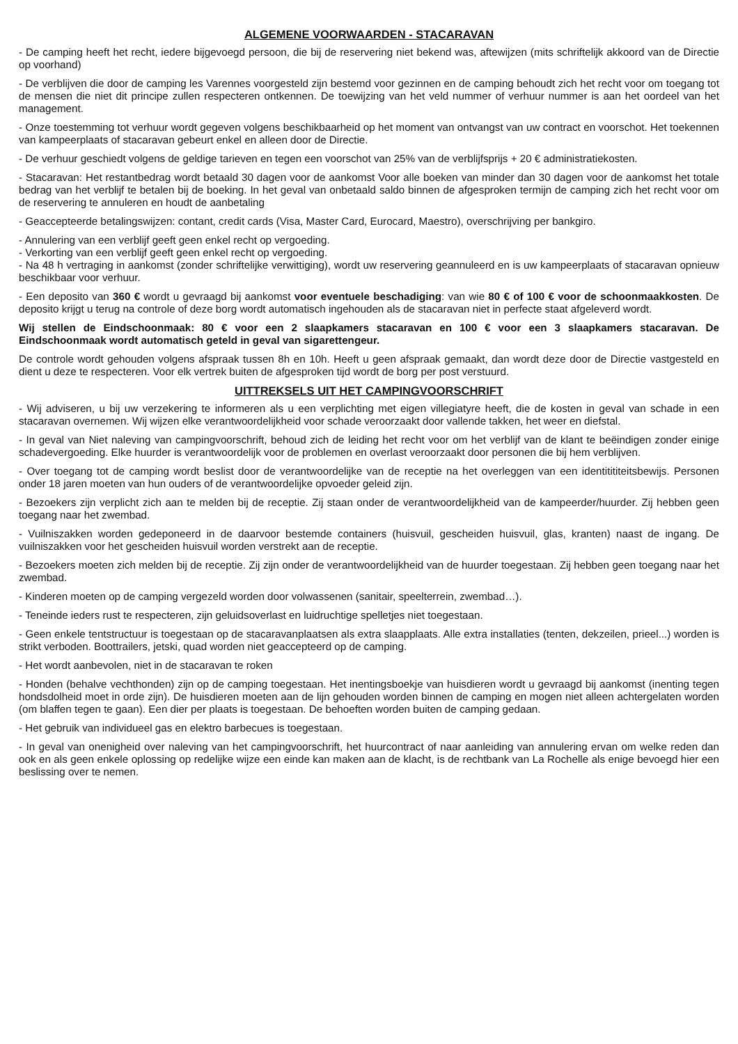ALGEMENE VOORWAARDEN - STACARAVAN
- De camping heeft het recht, iedere bijgevoegd persoon, die bij de reservering niet bekend was, aftewijzen (mits schriftelijk akkoord van de Directie op voorhand)
- De verblijven die door de camping les Varennes voorgesteld zijn bestemd voor gezinnen en de camping behoudt zich het recht voor om toegang tot de mensen die niet dit principe zullen respecteren ontkennen. De toewijzing van het veld nummer of verhuur nummer is aan het oordeel van het management.
- Onze toestemming tot verhuur wordt gegeven volgens beschikbaarheid op het moment van ontvangst van uw contract en voorschot. Het toekennen van kampeerplaats of stacaravan gebeurt enkel en alleen door de Directie.
- De verhuur geschiedt volgens de geldige tarieven en tegen een voorschot van 25% van de verblijfsprijs + 20 € administratiekosten.
- Stacaravan: Het restantbedrag wordt betaald 30 dagen voor de aankomst Voor alle boeken van minder dan 30 dagen voor de aankomst het totale bedrag van het verblijf te betalen bij de boeking. In het geval van onbetaald saldo binnen de afgesproken termijn de camping zich het recht voor om de reservering te annuleren en houdt de aanbetaling
- Geaccepteerde betalingswijzen: contant, credit cards (Visa, Master Card, Eurocard, Maestro), overschrijving per bankgiro.
- Annulering van een verblijf geeft geen enkel recht op vergoeding.
- Verkorting van een verblijf geeft geen enkel recht op vergoeding.
- Na 48 h vertraging in aankomst (zonder schriftelijke verwittiging), wordt uw reservering geannuleerd en is uw kampeerplaats of stacaravan opnieuw beschikbaar voor verhuur.
- Een deposito van 360 € wordt u gevraagd bij aankomst voor eventuele beschadiging: van wie 80 € of 100 € voor de schoonmaakkosten. De deposito krijgt u terug na controle of deze borg wordt automatisch ingehouden als de stacaravan niet in perfecte staat afgeleverd wordt.
Wij stellen de Eindschoonmaak: 80 € voor een 2 slaapkamers stacaravan en 100 € voor een 3 slaapkamers stacaravan. De Eindschoonmaak wordt automatisch geteld in geval van sigarettengeur.
De controle wordt gehouden volgens afspraak tussen 8h en 10h. Heeft u geen afspraak gemaakt, dan wordt deze door de Directie vastgesteld en dient u deze te respecteren. Voor elk vertrek buiten de afgesproken tijd wordt de borg per post verstuurd.
UITTREKSELS UIT HET CAMPINGVOORSCHRIFT
- Wij adviseren, u bij uw verzekering te informeren als u een verplichting met eigen villegiatyre heeft, die de kosten in geval van schade in een stacaravan overnemen. Wij wijzen elke verantwoordelijkheid voor schade veroorzaakt door vallende takken, het weer en diefstal.
- In geval van Niet naleving van campingvoorschrift, behoud zich de leiding het recht voor om het verblijf van de klant te beëindigen zonder einige schadevergoeding. Elke huurder is verantwoordelijk voor de problemen en overlast veroorzaakt door personen die bij hem verblijven.
- Over toegang tot de camping wordt beslist door de verantwoordelijke van de receptie na het overleggen van een identitititeitsbewijs. Personen onder 18 jaren moeten van hun ouders of de verantwoordelijke opvoeder geleid zijn.
- Bezoekers zijn verplicht zich aan te melden bij de receptie. Zij staan onder de verantwoordelijkheid van de kampeerder/huurder. Zij hebben geen toegang naar het zwembad.
- Vuilniszakken worden gedeponeerd in de daarvoor bestemde containers (huisvuil, gescheiden huisvuil, glas, kranten) naast de ingang. De vuilniszakken voor het gescheiden huisvuil worden verstrekt aan de receptie.
- Bezoekers moeten zich melden bij de receptie. Zij zijn onder de verantwoordelijkheid van de huurder toegestaan. Zij hebben geen toegang naar het zwembad.
- Kinderen moeten op de camping vergezeld worden door volwassenen (sanitair, speelterrein, zwembad…).
- Teneinde ieders rust te respecteren, zijn geluidsoverlast en luidruchtige spelletjes niet toegestaan.
- Geen enkele tentstructuur is toegestaan op de stacaravanplaatsen als extra slaapplaats. Alle extra installaties (tenten, dekzeilen, prieel...) worden is strikt verboden. Boottrailers, jetski, quad worden niet geaccepteerd op de camping.
- Het wordt aanbevolen, niet in de stacaravan te roken
- Honden (behalve vechthonden) zijn op de camping toegestaan. Het inentingsboekje van huisdieren wordt u gevraagd bij aankomst (inenting tegen hondsdolheid moet in orde zijn). De huisdieren moeten aan de lijn gehouden worden binnen de camping en mogen niet alleen achtergelaten worden (om blaffen tegen te gaan). Een dier per plaats is toegestaan. De behoeften worden buiten de camping gedaan.
- Het gebruik van individueel gas en elektro barbecues is toegestaan.
- In geval van onenigheid over naleving van het campingvoorschrift, het huurcontract of naar aanleiding van annulering ervan om welke reden dan ook en als geen enkele oplossing op redelijke wijze een einde kan maken aan de klacht, is de rechtbank van La Rochelle als enige bevoegd hier een beslissing over te nemen.